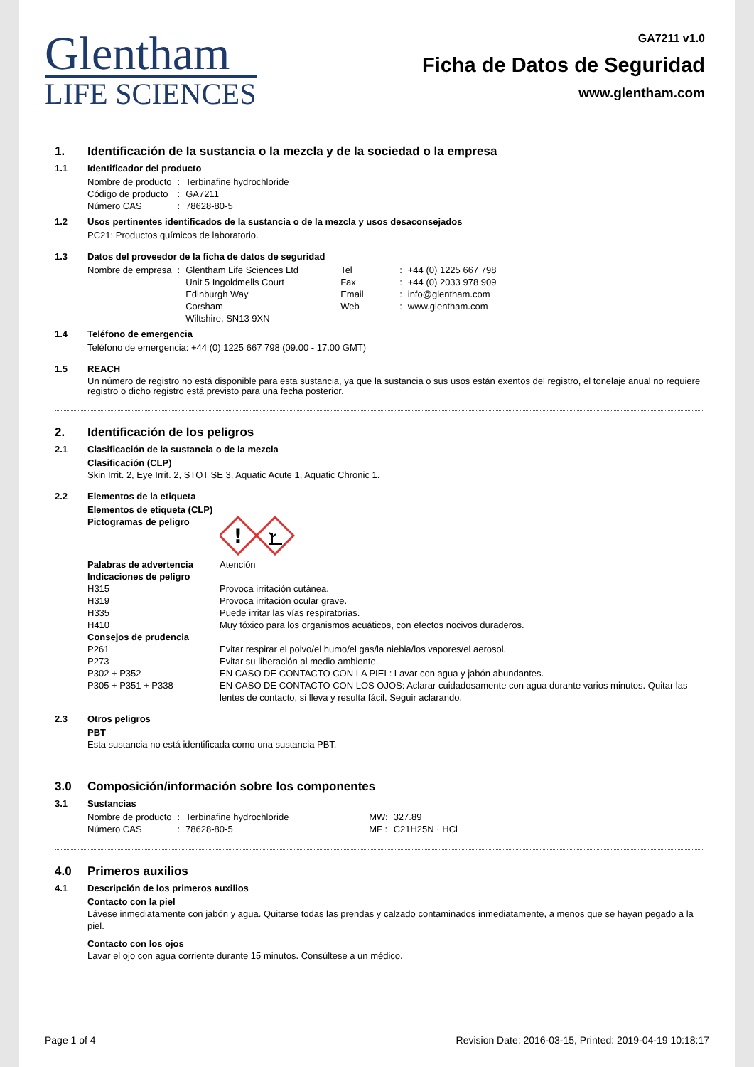Glentham
LIFE SCIENCES
GA7211 v1.0
Ficha de Datos de Seguridad
www.glentham.com
1. Identificación de la sustancia o la mezcla y de la sociedad o la empresa
1.1 Identificador del producto
| Nombre de producto | : | Terbinafine hydrochloride |
| Código de producto | : | GA7211 |
| Número CAS | : | 78628-80-5 |
1.2 Usos pertinentes identificados de la sustancia o de la mezcla y usos desaconsejados
PC21: Productos químicos de laboratorio.
1.3 Datos del proveedor de la ficha de datos de seguridad
| Nombre de empresa | : | Glentham Life Sciences Ltd Unit 5 Ingoldmells Court Edinburgh Way Corsham Wiltshire, SN13 9XN | Tel Fax Email Web | : : : : | +44 (0) 1225 667 798 +44 (0) 2033 978 909 info@glentham.com www.glentham.com |
1.4 Teléfono de emergencia
Teléfono de emergencia: +44 (0) 1225 667 798 (09.00 - 17.00 GMT)
1.5 REACH
Un número de registro no está disponible para esta sustancia, ya que la sustancia o sus usos están exentos del registro, el tonelaje anual no requiere registro o dicho registro está previsto para una fecha posterior.
2. Identificación de los peligros
2.1 Clasificación de la sustancia o de la mezcla
Clasificación (CLP)
Skin Irrit. 2, Eye Irrit. 2, STOT SE 3, Aquatic Acute 1, Aquatic Chronic 1.
2.2 Elementos de la etiqueta
Elementos de etiqueta (CLP)
| Pictogramas de peligro | ! |
| Palabras de advertencia | Atención |
| Indicaciones de peligro | |
| H315 | Provoca irritación cutánea. |
| H319 | Provoca irritación ocular grave. |
| H335 | Puede irritar las vías respiratorias. |
| H410 | Muy tóxico para los organismos acuáticos, con efectos nocivos duraderos. |
| Consejos de prudencia | |
| P261 | Evitar respirar el polvo/el humo/el gas/la niebla/los vapores/el aerosol. |
| P273 | Evitar su liberación al medio ambiente. |
| P302 + P352 | EN CASO DE CONTACTO CON LA PIEL: Lavar con agua y jabón abundantes. |
| P305 + P351 + P338 | EN CASO DE CONTACTO CON LOS OJOS: Aclarar cuidadosamente con agua durante varios minutos. Quitar las lentes de contacto, si lleva y resulta fácil. Seguir aclarando. |
2.3 Otros peligros
PBT
Esta sustancia no está identificada como una sustancia PBT.
3.0 Composición/información sobre los componentes
3.1 Sustancias
| Nombre de producto | : | Terbinafine hydrochloride | MW: | 327.89 |
| Número CAS | : | 78628-80-5 | MF : | C21H25N · HCl |
4.0 Primeros auxilios
4.1 Descripción de los primeros auxilios
Contacto con la piel
Lávese inmediatamente con jabón y agua. Quitarse todas las prendas y calzado contaminados inmediatamente, a menos que se hayan pegado a la piel.
Contacto con los ojos
Lavar el ojo con agua corriente durante 15 minutos. Consúltese a un médico.
Page 1 of 4 Revision Date: 2016-03-15, Printed: 2019-04-19 10:18:17